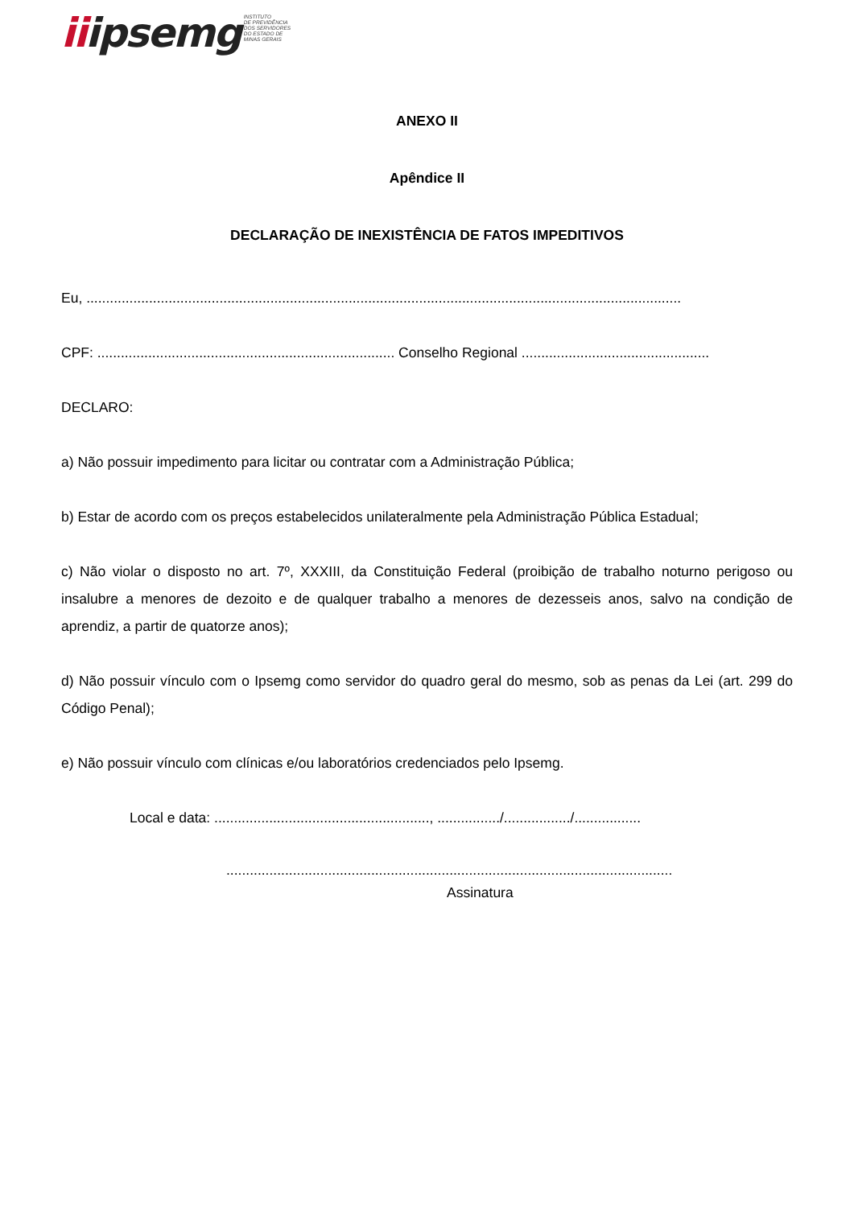iiipsemg
INSTITUTO
DE PREVIDÊNCIA
DOS SERVIDORES
DO ESTADO DE
MINAS GERAIS
ANEXO II
Apêndice II
DECLARAÇÃO DE INEXISTÊNCIA DE FATOS IMPEDITIVOS
Eu, ........................................................................................................................................................
CPF: ............................................................................ Conselho Regional ................................................
DECLARO:
a) Não possuir impedimento para licitar ou contratar com a Administração Pública;
b) Estar de acordo com os preços estabelecidos unilateralmente pela Administração Pública Estadual;
c) Não violar o disposto no art. 7º, XXXIII, da Constituição Federal (proibição de trabalho noturno perigoso ou insalubre a menores de dezoito e de qualquer trabalho a menores de dezesseis anos, salvo na condição de aprendiz, a partir de quatorze anos);
d) Não possuir vínculo com o Ipsemg como servidor do quadro geral do mesmo, sob as penas da Lei (art. 299 do Código Penal);
e) Não possuir vínculo com clínicas e/ou laboratórios credenciados pelo Ipsemg.
Local e data: ......................................................., ................/................./.................
..................................................................................................................
Assinatura